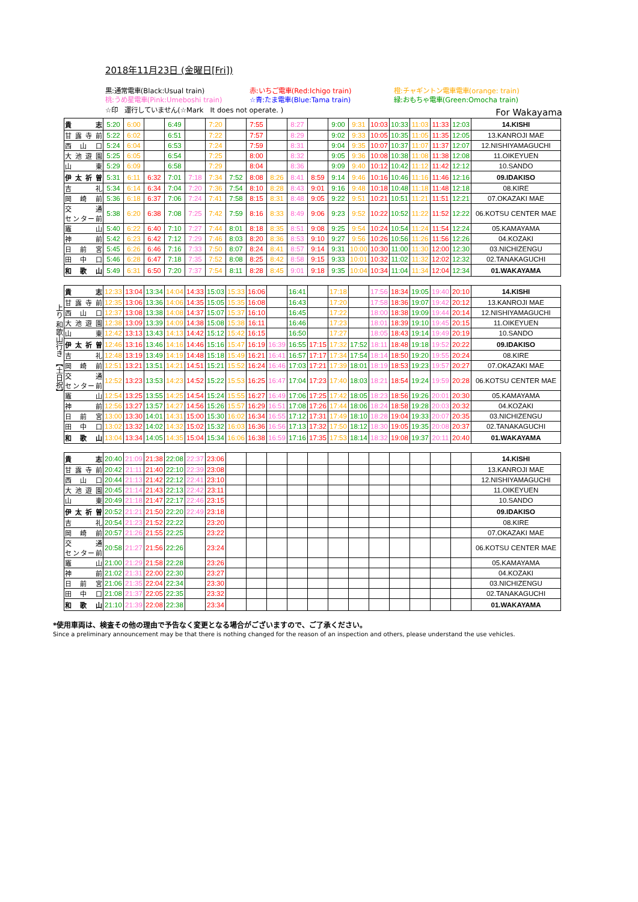2018年11月23日 (金曜日[Fri])
黒:通常電車(Black:Usual train) 赤:いちご電車(Red:Ichigo train) 橙:チャギントン電車電車(orange: train) 桃:うめ星電車(Pink:Umeboshi train) ☆青:たま電車(Blue:Tama train) 緑:おもちゃ電車(Green:Omocha train)
☆印　運行していません(☆Mark　It does not operate. ) For Wakayama
| 貴 志 | 5:20 | 6:00 | | 6:49 | | 7:20 | | 7:55 | | 8:27 | | 9:00 | 9:31 | 10:03 | 10:33 | 11:03 | 11:33 | 12:03 | 14.KISHI |
| 甘露寺前 | 5:22 | 6:02 | | 6:51 | | 7:22 | | 7:57 | | 8:29 | | 9:02 | 9:33 | 10:05 | 10:35 | 11:05 | 11:35 | 12:05 | 13.KANROJI MAE |
| 西 山 口 | 5:24 | 6:04 | | 6:53 | | 7:24 | | 7:59 | | 8:31 | | 9:04 | 9:35 | 10:07 | 10:37 | 11:07 | 11:37 | 12:07 | 12.NISHIYAMAGUCHI |
| 大池遊園 | 5:25 | 6:05 | | 6:54 | | 7:25 | | 8:00 | | 8:32 | | 9:05 | 9:36 | 10:08 | 10:38 | 11:08 | 11:38 | 12:08 | 11.OIKEYUEN |
| 山 東 | 5:29 | 6:09 | | 6:58 | | 7:29 | | 8:04 | | 8:36 | | 9:09 | 9:40 | 10:12 | 10:42 | 11:12 | 11:42 | 12:12 | 10.SANDO |
| 伊太祈曽 | 5:31 | 6:11 | 6:32 | 7:01 | 7:18 | 7:34 | 7:52 | 8:08 | 8:26 | 8:41 | 8:59 | 9:14 | 9:46 | 10:16 | 10:46 | 11:16 | 11:46 | 12:16 | 09.IDAKISO |
| 吉 礼 | 5:34 | 6:14 | 6:34 | 7:04 | 7:20 | 7:36 | 7:54 | 8:10 | 8:28 | 8:43 | 9:01 | 9:16 | 9:48 | 10:18 | 10:48 | 11:18 | 11:48 | 12:18 | 08.KIRE |
| 岡 崎 前 | 5:36 | 6:18 | 6:37 | 7:06 | 7:24 | 7:41 | 7:58 | 8:15 | 8:31 | 8:48 | 9:05 | 9:22 | 9:51 | 10:21 | 10:51 | 11:21 | 11:51 | 12:21 | 07.OKAZAKI MAE |
| 交 通 センター前 | 5:38 | 6:20 | 6:38 | 7:08 | 7:25 | 7:42 | 7:59 | 8:16 | 8:33 | 8:49 | 9:06 | 9:23 | 9:52 | 10:22 | 10:52 | 11:22 | 11:52 | 12:22 | 06.KOTSU CENTER MAE |
| 竈 山 | 5:40 | 6:22 | 6:40 | 7:10 | 7:27 | 7:44 | 8:01 | 8:18 | 8:35 | 8:51 | 9:08 | 9:25 | 9:54 | 10:24 | 10:54 | 11:24 | 11:54 | 12:24 | 05.KAMAYAMA |
| 神 前 | 5:42 | 6:23 | 6:42 | 7:12 | 7:29 | 7:46 | 8:03 | 8:20 | 8:36 | 8:53 | 9:10 | 9:27 | 9:56 | 10:26 | 10:56 | 11:26 | 11:56 | 12:26 | 04.KOZAKI |
| 日 前 宮 | 5:45 | 6:26 | 6:46 | 7:16 | 7:33 | 7:50 | 8:07 | 8:24 | 8:41 | 8:57 | 9:14 | 9:31 | 10:00 | 10:30 | 11:00 | 11:30 | 12:00 | 12:30 | 03.NICHIZENGU |
| 田 中 口 | 5:46 | 6:28 | 6:47 | 7:18 | 7:35 | 7:52 | 8:08 | 8:25 | 8:42 | 8:58 | 9:15 | 9:33 | 10:01 | 10:32 | 11:02 | 11:32 | 12:02 | 12:32 | 02.TANAKAGUCHI |
| 和 歌 山 | 5:49 | 6:31 | 6:50 | 7:20 | 7:37 | 7:54 | 8:11 | 8:28 | 8:45 | 9:01 | 9:18 | 9:35 | 10:04 | 10:34 | 11:04 | 11:34 | 12:04 | 12:34 | 01.WAKAYAMA |
上り 和歌山行き 【土日祝】
| 貴 志 | 12:33 | 13:04 | 13:34 | 14:04 | 14:33 | 15:03 | 15:33 | 16:06 | | 16:41 | | 17:18 | | 17:56 | 18:34 | 19:05 | 19:40 | 20:10 | 14.KISHI |
| 甘露寺前 | 12:35 | 13:06 | 13:36 | 14:06 | 14:35 | 15:05 | 15:35 | 16:08 | | 16:43 | | 17:20 | | 17:58 | 18:36 | 19:07 | 19:42 | 20:12 | 13.KANROJI MAE |
| 西 山 口 | 12:37 | 13:08 | 13:38 | 14:08 | 14:37 | 15:07 | 15:37 | 16:10 | | 16:45 | | 17:22 | | 18:00 | 18:38 | 19:09 | 19:44 | 20:14 | 12.NISHIYAMAGUCHI |
| 大池遊園 | 12:38 | 13:09 | 13:39 | 14:09 | 14:38 | 15:08 | 15:38 | 16:11 | | 16:46 | | 17:23 | | 18:01 | 18:39 | 19:10 | 19:45 | 20:15 | 11.OIKEYUEN |
| 山 東 | 12:42 | 13:13 | 13:43 | 14:13 | 14:42 | 15:12 | 15:42 | 16:15 | | 16:50 | | 17:27 | | 18:05 | 18:43 | 19:14 | 19:49 | 20:19 | 10.SANDO |
| 伊太祈曽 | 12:46 | 13:16 | 13:46 | 14:16 | 14:46 | 15:16 | 15:47 | 16:19 | 16:39 | 16:55 | 17:15 | 17:32 | 17:52 | 18:11 | 18:48 | 19:18 | 19:52 | 20:22 | 09.IDAKISO |
| 吉 礼 | 12:48 | 13:19 | 13:49 | 14:19 | 14:48 | 15:18 | 15:49 | 16:21 | 16:41 | 16:57 | 17:17 | 17:34 | 17:54 | 18:14 | 18:50 | 19:20 | 19:55 | 20:24 | 08.KIRE |
| 岡 崎 前 | 12:51 | 13:21 | 13:51 | 14:21 | 14:51 | 15:21 | 15:52 | 16:24 | 16:46 | 17:03 | 17:21 | 17:39 | 18:01 | 18:19 | 18:53 | 19:23 | 19:57 | 20:27 | 07.OKAZAKI MAE |
| 交 通 センター前 | 12:52 | 13:23 | 13:53 | 14:23 | 14:52 | 15:22 | 15:53 | 16:25 | 16:47 | 17:04 | 17:23 | 17:40 | 18:03 | 18:21 | 18:54 | 19:24 | 19:59 | 20:28 | 06.KOTSU CENTER MAE |
| 竈 山 | 12:54 | 13:25 | 13:55 | 14:25 | 14:54 | 15:24 | 15:55 | 16:27 | 16:49 | 17:06 | 17:25 | 17:42 | 18:05 | 18:23 | 18:56 | 19:26 | 20:01 | 20:30 | 05.KAMAYAMA |
| 神 前 | 12:56 | 13:27 | 13:57 | 14:27 | 14:56 | 15:26 | 15:57 | 16:29 | 16:51 | 17:08 | 17:26 | 17:44 | 18:06 | 18:24 | 18:58 | 19:28 | 20:03 | 20:32 | 04.KOZAKI |
| 日 前 宮 | 13:00 | 13:30 | 14:01 | 14:31 | 15:00 | 15:30 | 16:02 | 16:34 | 16:55 | 17:12 | 17:31 | 17:49 | 18:10 | 18:28 | 19:04 | 19:33 | 20:07 | 20:35 | 03.NICHIZENGU |
| 田 中 口 | 13:02 | 13:32 | 14:02 | 14:32 | 15:02 | 15:32 | 16:03 | 16:36 | 16:56 | 17:13 | 17:32 | 17:50 | 18:12 | 18:30 | 19:05 | 19:35 | 20:08 | 20:37 | 02.TANAKAGUCHI |
| 和 歌 山 | 13:04 | 13:34 | 14:05 | 14:35 | 15:04 | 15:34 | 16:06 | 16:38 | 16:59 | 17:16 | 17:35 | 17:53 | 18:14 | 18:32 | 19:08 | 19:37 | 20:11 | 20:40 | 01.WAKAYAMA |
| 貴 志 | 20:40 | 21:09 | 21:38 | 22:08 | 22:37 | 23:06 | | | | | | | | | | | | | 14.KISHI |
| 甘露寺前 | 20:42 | 21:11 | 21:40 | 22:10 | 22:39 | 23:08 | | | | | | | | | | | | | 13.KANROJI MAE |
| 西 山 口 | 20:44 | 21:13 | 21:42 | 22:12 | 22:41 | 23:10 | | | | | | | | | | | | | 12.NISHIYAMAGUCHI |
| 大池遊園 | 20:45 | 21:14 | 21:43 | 22:13 | 22:42 | 23:11 | | | | | | | | | | | | | 11.OIKEYUEN |
| 山 東 | 20:49 | 21:18 | 21:47 | 22:17 | 22:46 | 23:15 | | | | | | | | | | | | | 10.SANDO |
| 伊太祈曽 | 20:52 | 21:21 | 21:50 | 22:20 | 22:49 | 23:18 | | | | | | | | | | | | | 09.IDAKISO |
| 吉 礼 | 20:54 | 21:23 | 21:52 | 22:22 | | 23:20 | | | | | | | | | | | | | 08.KIRE |
| 岡 崎 前 | 20:57 | 21:26 | 21:55 | 22:25 | | 23:22 | | | | | | | | | | | | | 07.OKAZAKI MAE |
| 交 通 センター前 | 20:58 | 21:27 | 21:56 | 22:26 | | 23:24 | | | | | | | | | | | | | 06.KOTSU CENTER MAE |
| 竈 山 | 21:00 | 21:29 | 21:58 | 22:28 | | 23:26 | | | | | | | | | | | | | 05.KAMAYAMA |
| 神 前 | 21:02 | 21:31 | 22:00 | 22:30 | | 23:27 | | | | | | | | | | | | | 04.KOZAKI |
| 日 前 宮 | 21:06 | 21:35 | 22:04 | 22:34 | | 23:30 | | | | | | | | | | | | | 03.NICHIZENGU |
| 田 中 口 | 21:08 | 21:37 | 22:05 | 22:35 | | 23:32 | | | | | | | | | | | | | 02.TANAKAGUCHI |
| 和 歌 山 | 21:10 | 21:39 | 22:08 | 22:38 | | 23:34 | | | | | | | | | | | | | 01.WAKAYAMA |
*使用車両は、検査その他の理由で予告なく変更となる場合がございますので、ご了承ください。
Since a preliminary announcement may be that there is nothing changed for the reason of an inspection and others, please understand the use vehicles.